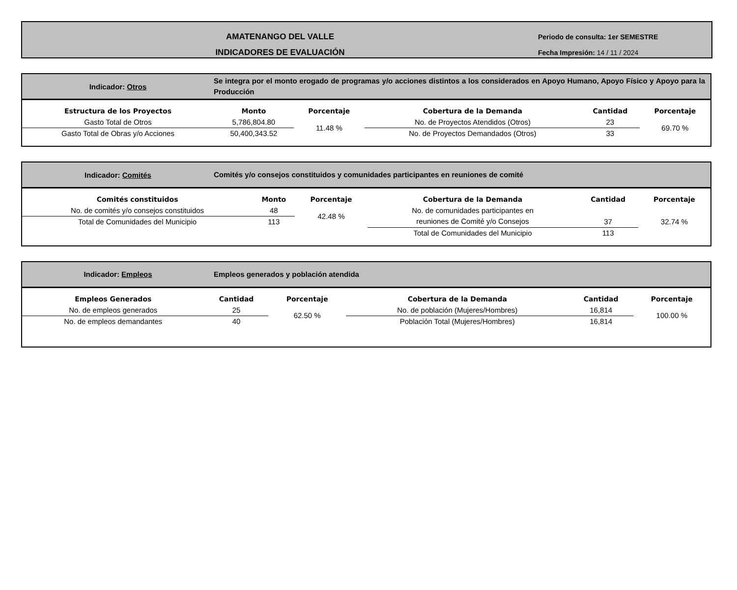AMATENANGO DEL VALLE
INDICADORES DE EVALUACIÓN
Periodo de consulta: 1er SEMESTRE
Fecha Impresión: 14 / 11 / 2024
Indicador: Otros
Se integra por el monto erogado de programas y/o acciones distintos a los considerados en Apoyo Humano, Apoyo Físico y Apoyo para la Producción
| Estructura de los Proyectos | Monto | Porcentaje | Cobertura de la Demanda | Cantidad | Porcentaje |
| --- | --- | --- | --- | --- | --- |
| Gasto Total de Otros | 5,786,804.80 | 11.48 % | No. de Proyectos Atendidos (Otros) | 23 | 69.70 % |
| Gasto Total de Obras y/o Acciones | 50,400,343.52 | | No. de Proyectos Demandados (Otros) | 33 | |
Indicador: Comités
Comités y/o consejos constituidos y comunidades participantes en reuniones de comité
| Comités constituidos | Monto | Porcentaje | Cobertura de la Demanda | Cantidad | Porcentaje |
| --- | --- | --- | --- | --- | --- |
| No. de comités y/o consejos constituidos | 48 | 42.48 % | No. de comunidades participantes en reuniones de Comité y/o Consejos | 37 | 32.74 % |
| Total de Comunidades del Municipio | 113 | | | | |
| | | | Total de Comunidades del Municipio | 113 | |
Indicador: Empleos
Empleos generados y población atendida
| Empleos Generados | Cantidad | Porcentaje | Cobertura de la Demanda | Cantidad | Porcentaje |
| --- | --- | --- | --- | --- | --- |
| No. de empleos generados | 25 | 62.50 % | No. de población (Mujeres/Hombres) | 16,814 | 100.00 % |
| No. de empleos demandantes | 40 | | Población Total (Mujeres/Hombres) | 16,814 | |